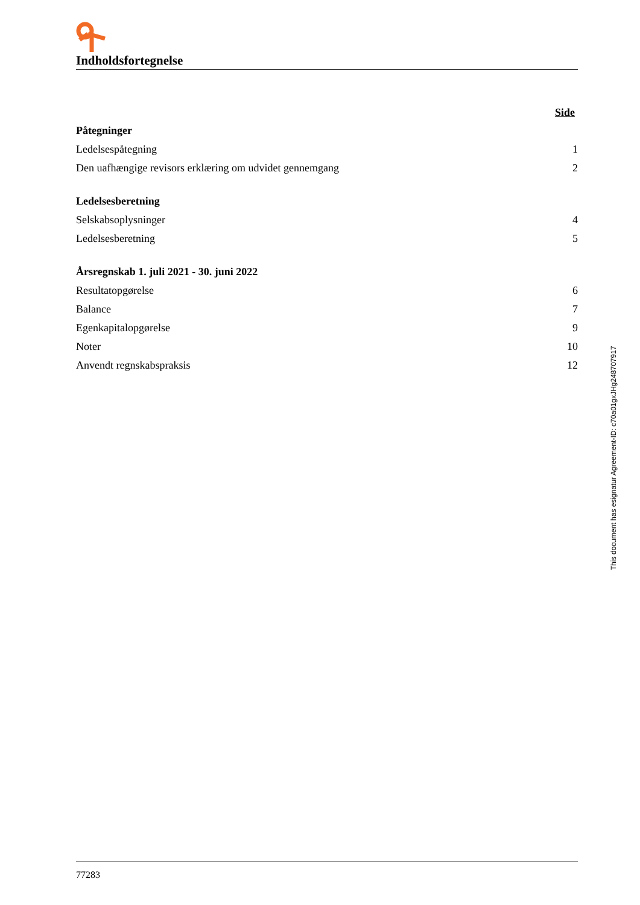Indholdsfortegnelse
| | Side |
| Påtegninger | |
| Ledelsespåtegning | 1 |
| Den uafhængige revisors erklæring om udvidet gennemgang | 2 |
| Ledelsesberetning | |
| Selskabsoplysninger | 4 |
| Ledelsesberetning | 5 |
| Årsregnskab 1. juli 2021 - 30. juni 2022 | |
| Resultatopgørelse | 6 |
| Balance | 7 |
| Egenkapitalopgørelse | 9 |
| Noter | 10 |
| Anvendt regnskabspraksis | 12 |
This document has esignatur Agreement-ID: c70a01gxJHg248707917
77283